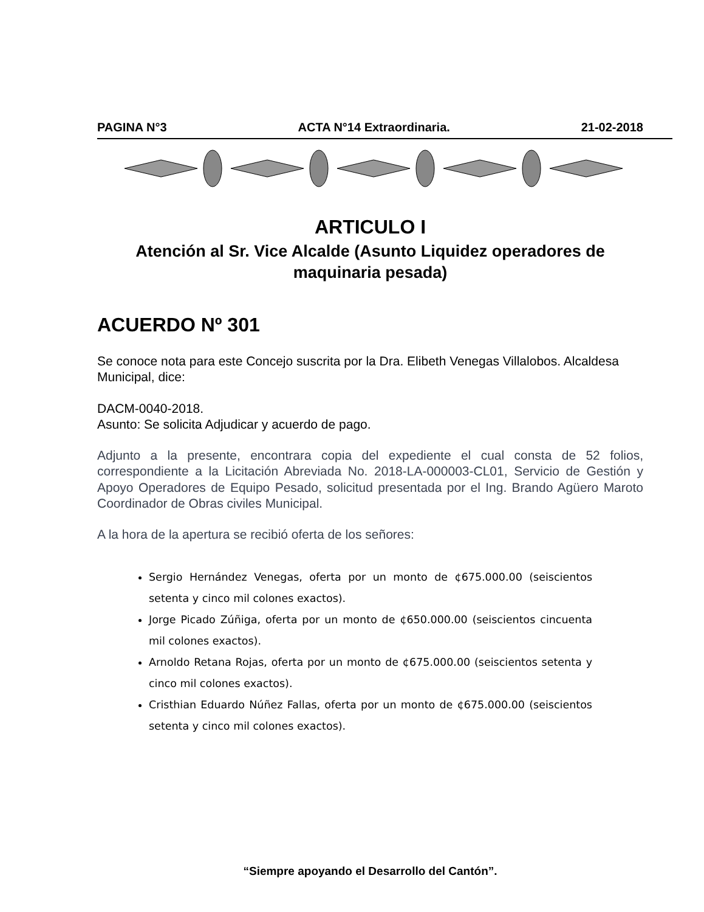PAGINA N°3 ACTA N°14 Extraordinaria. 21-02-2018
ARTICULO I
Atención al Sr. Vice Alcalde (Asunto Liquidez operadores de maquinaria pesada)
ACUERDO Nº 301
Se conoce nota para este Concejo suscrita por la Dra. Elibeth Venegas Villalobos. Alcaldesa Municipal, dice:
DACM-0040-2018.
Asunto: Se solicita Adjudicar y acuerdo de pago.
Adjunto a la presente, encontrara copia del expediente el cual consta de 52 folios, correspondiente a la Licitación Abreviada No. 2018-LA-000003-CL01, Servicio de Gestión y Apoyo Operadores de Equipo Pesado, solicitud presentada por el Ing. Brando Agüero Maroto Coordinador de Obras civiles Municipal.
A la hora de la apertura se recibió oferta de los señores:
Sergio Hernández Venegas, oferta por un monto de ¢675.000.00 (seiscientos setenta y cinco mil colones exactos).
Jorge Picado Zúñiga, oferta por un monto de ¢650.000.00 (seiscientos cincuenta mil colones exactos).
Arnoldo Retana Rojas, oferta por un monto de ¢675.000.00 (seiscientos setenta y cinco mil colones exactos).
Cristhian Eduardo Núñez Fallas, oferta por un monto de ¢675.000.00 (seiscientos setenta y cinco mil colones exactos).
“Siempre apoyando el Desarrollo del Cantón”.